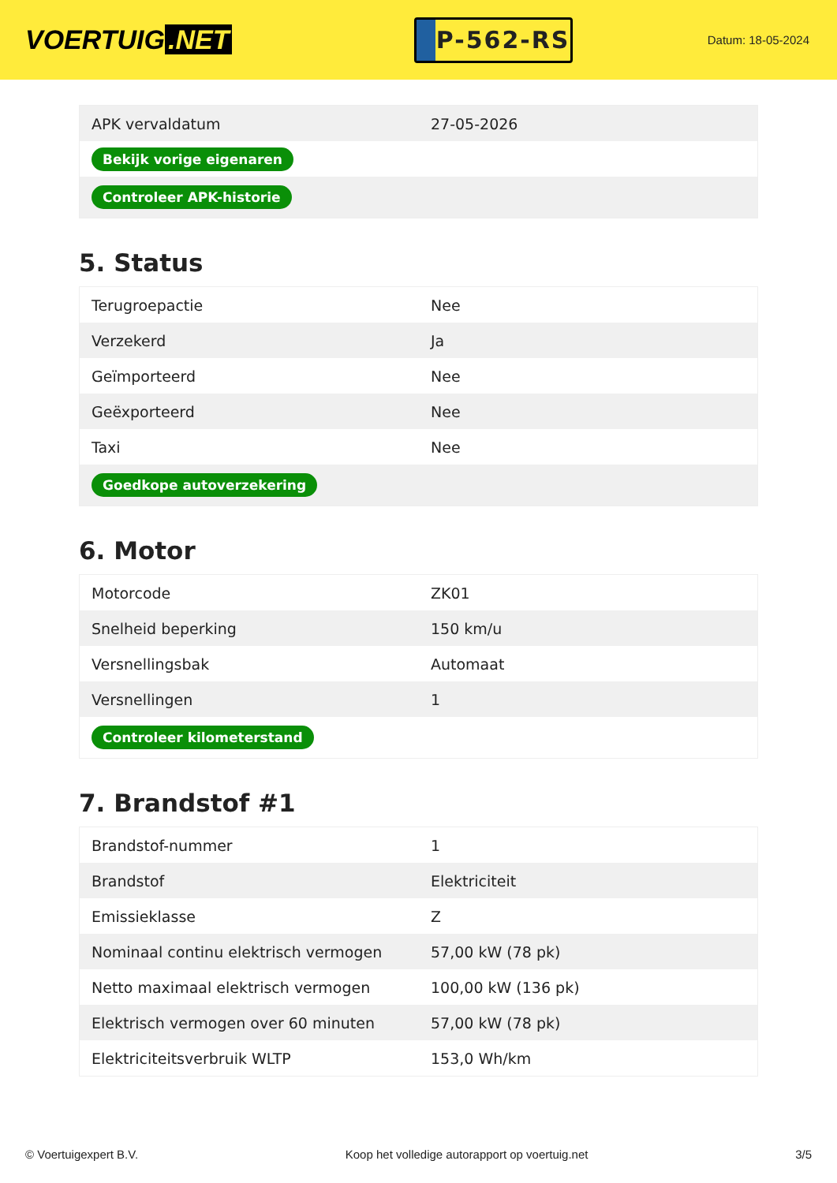VOERTUIG.NET
P-562-RS
Datum: 18-05-2024
| APK vervaldatum | 27-05-2026 |
| Bekijk vorige eigenaren | |
| Controleer APK-historie | |
5. Status
| Terugroepactie | Nee |
| Verzekerd | Ja |
| Geïmporteerd | Nee |
| Geëxporteerd | Nee |
| Taxi | Nee |
| Goedkope autoverzekering | |
6. Motor
| Motorcode | ZK01 |
| Snelheid beperking | 150 km/u |
| Versnellingsbak | Automaat |
| Versnellingen | 1 |
| Controleer kilometerstand | |
7. Brandstof #1
| Brandstof-nummer | 1 |
| Brandstof | Elektriciteit |
| Emissieklasse | Z |
| Nominaal continu elektrisch vermogen | 57,00 kW (78 pk) |
| Netto maximaal elektrisch vermogen | 100,00 kW (136 pk) |
| Elektrisch vermogen over 60 minuten | 57,00 kW (78 pk) |
| Elektriciteitsverbruik WLTP | 153,0 Wh/km |
© Voertuigexpert B.V. Koop het volledige autorapport op voertuig.net 3/5